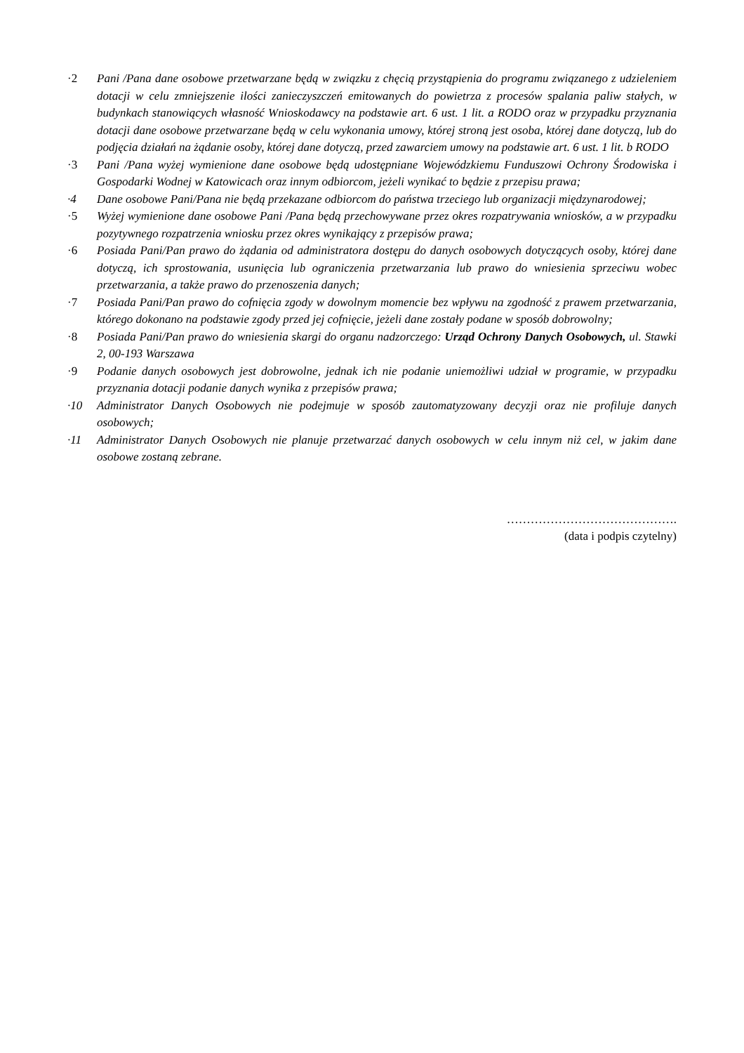·2 Pani /Pana dane osobowe przetwarzane będą w związku z chęcią przystąpienia do programu związanego z udzieleniem dotacji w celu zmniejszenie ilości zanieczyszczeń emitowanych do powietrza z procesów spalania paliw stałych, w budynkach stanowiących własność Wnioskodawcy na podstawie art. 6 ust. 1 lit. a RODO oraz w przypadku przyznania dotacji dane osobowe przetwarzane będą w celu wykonania umowy, której stroną jest osoba, której dane dotyczą, lub do podjęcia działań na żądanie osoby, której dane dotyczą, przed zawarciem umowy na podstawie art. 6 ust. 1 lit. b RODO
·3 Pani /Pana wyżej wymienione dane osobowe będą udostępniane Wojewódzkiemu Funduszowi Ochrony Środowiska i Gospodarki Wodnej w Katowicach oraz innym odbiorcom, jeżeli wynikać to będzie z przepisu prawa;
·4 Dane osobowe Pani/Pana nie będą przekazane odbiorcom do państwa trzeciego lub organizacji międzynarodowej;
·5 Wyżej wymienione dane osobowe Pani /Pana będą przechowywane przez okres rozpatrywania wniosków, a w przypadku pozytywnego rozpatrzenia wniosku przez okres wynikający z przepisów prawa;
·6 Posiada Pani/Pan prawo do żądania od administratora dostępu do danych osobowych dotyczących osoby, której dane dotyczą, ich sprostowania, usunięcia lub ograniczenia przetwarzania lub prawo do wniesienia sprzeciwu wobec przetwarzania, a także prawo do przenoszenia danych;
·7 Posiada Pani/Pan prawo do cofnięcia zgody w dowolnym momencie bez wpływu na zgodność z prawem przetwarzania, którego dokonano na podstawie zgody przed jej cofnięcie, jeżeli dane zostały podane w sposób dobrowolny;
·8 Posiada Pani/Pan prawo do wniesienia skargi do organu nadzorczego: Urząd Ochrony Danych Osobowych, ul. Stawki 2, 00-193 Warszawa
·9 Podanie danych osobowych jest dobrowolne, jednak ich nie podanie uniemożliwi udział w programie, w przypadku przyznania dotacji podanie danych wynika z przepisów prawa;
·10 Administrator Danych Osobowych nie podejmuje w sposób zautomatyzowany decyzji oraz nie profiluje danych osobowych;
·11 Administrator Danych Osobowych nie planuje przetwarzać danych osobowych w celu innym niż cel, w jakim dane osobowe zostaną zebrane.
…………………………………….
(data i podpis czytelny)